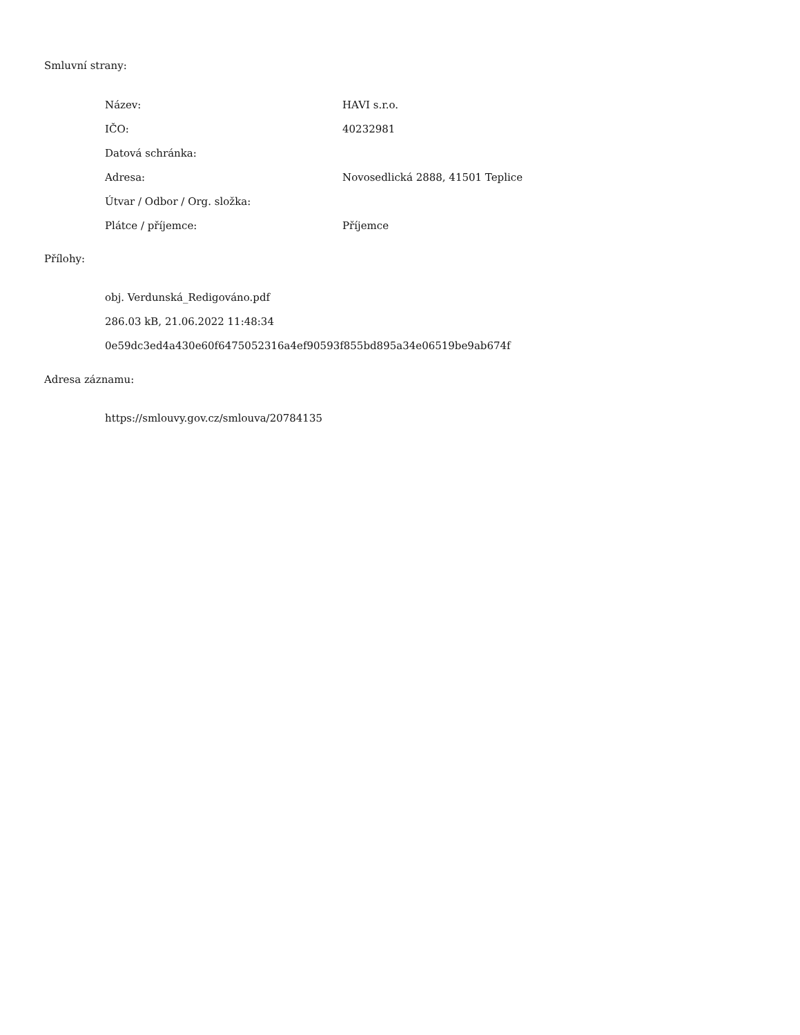Smluvní strany:
| Název: | HAVI s.r.o. |
| IČO: | 40232981 |
| Datová schránka: | |
| Adresa: | Novosedlická 2888, 41501 Teplice |
| Útvar / Odbor / Org. složka: | |
| Plátce / příjemce: | Příjemce |
Přílohy:
obj. Verdunská_Redigováno.pdf
286.03 kB, 21.06.2022 11:48:34
0e59dc3ed4a430e60f6475052316a4ef90593f855bd895a34e06519be9ab674f
Adresa záznamu:
https://smlouvy.gov.cz/smlouva/20784135